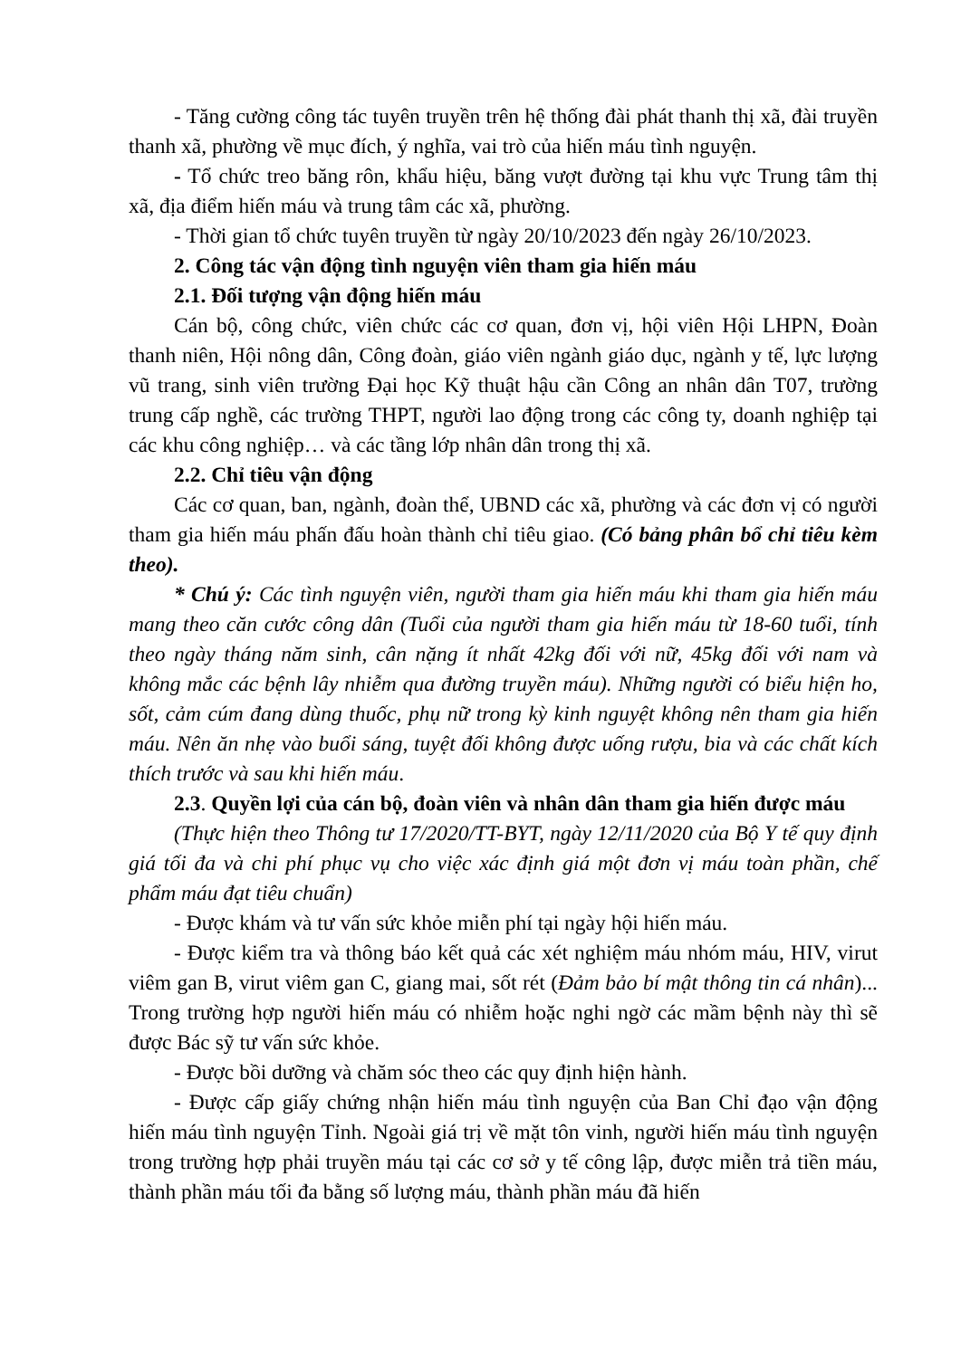- Tăng cường công tác tuyên truyền trên hệ thống đài phát thanh thị xã, đài truyền thanh xã, phường về mục đích, ý nghĩa, vai trò của hiến máu tình nguyện.
- Tổ chức treo băng rôn, khẩu hiệu, băng vượt đường tại khu vực Trung tâm thị xã, địa điểm hiến máu và trung tâm các xã, phường.
- Thời gian tổ chức tuyên truyền từ ngày 20/10/2023 đến ngày 26/10/2023.
2. Công tác vận động tình nguyện viên tham gia hiến máu
2.1. Đối tượng vận động hiến máu
Cán bộ, công chức, viên chức các cơ quan, đơn vị, hội viên Hội LHPN, Đoàn thanh niên, Hội nông dân, Công đoàn, giáo viên ngành giáo dục, ngành y tế, lực lượng vũ trang, sinh viên trường Đại học Kỹ thuật hậu cần Công an nhân dân T07, trường trung cấp nghề, các trường THPT, người lao động trong các công ty, doanh nghiệp tại các khu công nghiệp… và các tầng lớp nhân dân trong thị xã.
2.2. Chỉ tiêu vận động
Các cơ quan, ban, ngành, đoàn thể, UBND các xã, phường và các đơn vị có người tham gia hiến máu phấn đấu hoàn thành chỉ tiêu giao. (Có bảng phân bổ chỉ tiêu kèm theo).
* Chú ý: Các tình nguyện viên, người tham gia hiến máu khi tham gia hiến máu mang theo căn cước công dân (Tuổi của người tham gia hiến máu từ 18-60 tuổi, tính theo ngày tháng năm sinh, cân nặng ít nhất 42kg đối với nữ, 45kg đối với nam và không mắc các bệnh lây nhiễm qua đường truyền máu). Những người có biểu hiện ho, sốt, cảm cúm đang dùng thuốc, phụ nữ trong kỳ kinh nguyệt không nên tham gia hiến máu. Nên ăn nhẹ vào buổi sáng, tuyệt đối không được uống rượu, bia và các chất kích thích trước và sau khi hiến máu.
2.3. Quyền lợi của cán bộ, đoàn viên và nhân dân tham gia hiến được máu
(Thực hiện theo Thông tư 17/2020/TT-BYT, ngày 12/11/2020 của Bộ Y tế quy định giá tối đa và chi phí phục vụ cho việc xác định giá một đơn vị máu toàn phần, chế phẩm máu đạt tiêu chuẩn)
- Được khám và tư vấn sức khỏe miễn phí tại ngày hội hiến máu.
- Được kiểm tra và thông báo kết quả các xét nghiệm máu nhóm máu, HIV, virut viêm gan B, virut viêm gan C, giang mai, sốt rét (Đảm bảo bí mật thông tin cá nhân)... Trong trường hợp người hiến máu có nhiễm hoặc nghi ngờ các mầm bệnh này thì sẽ được Bác sỹ tư vấn sức khỏe.
- Được bồi dưỡng và chăm sóc theo các quy định hiện hành.
- Được cấp giấy chứng nhận hiến máu tình nguyện của Ban Chỉ đạo vận động hiến máu tình nguyện Tỉnh. Ngoài giá trị về mặt tôn vinh, người hiến máu tình nguyện trong trường hợp phải truyền máu tại các cơ sở y tế công lập, được miễn trả tiền máu, thành phần máu tối đa bằng số lượng máu, thành phần máu đã hiến